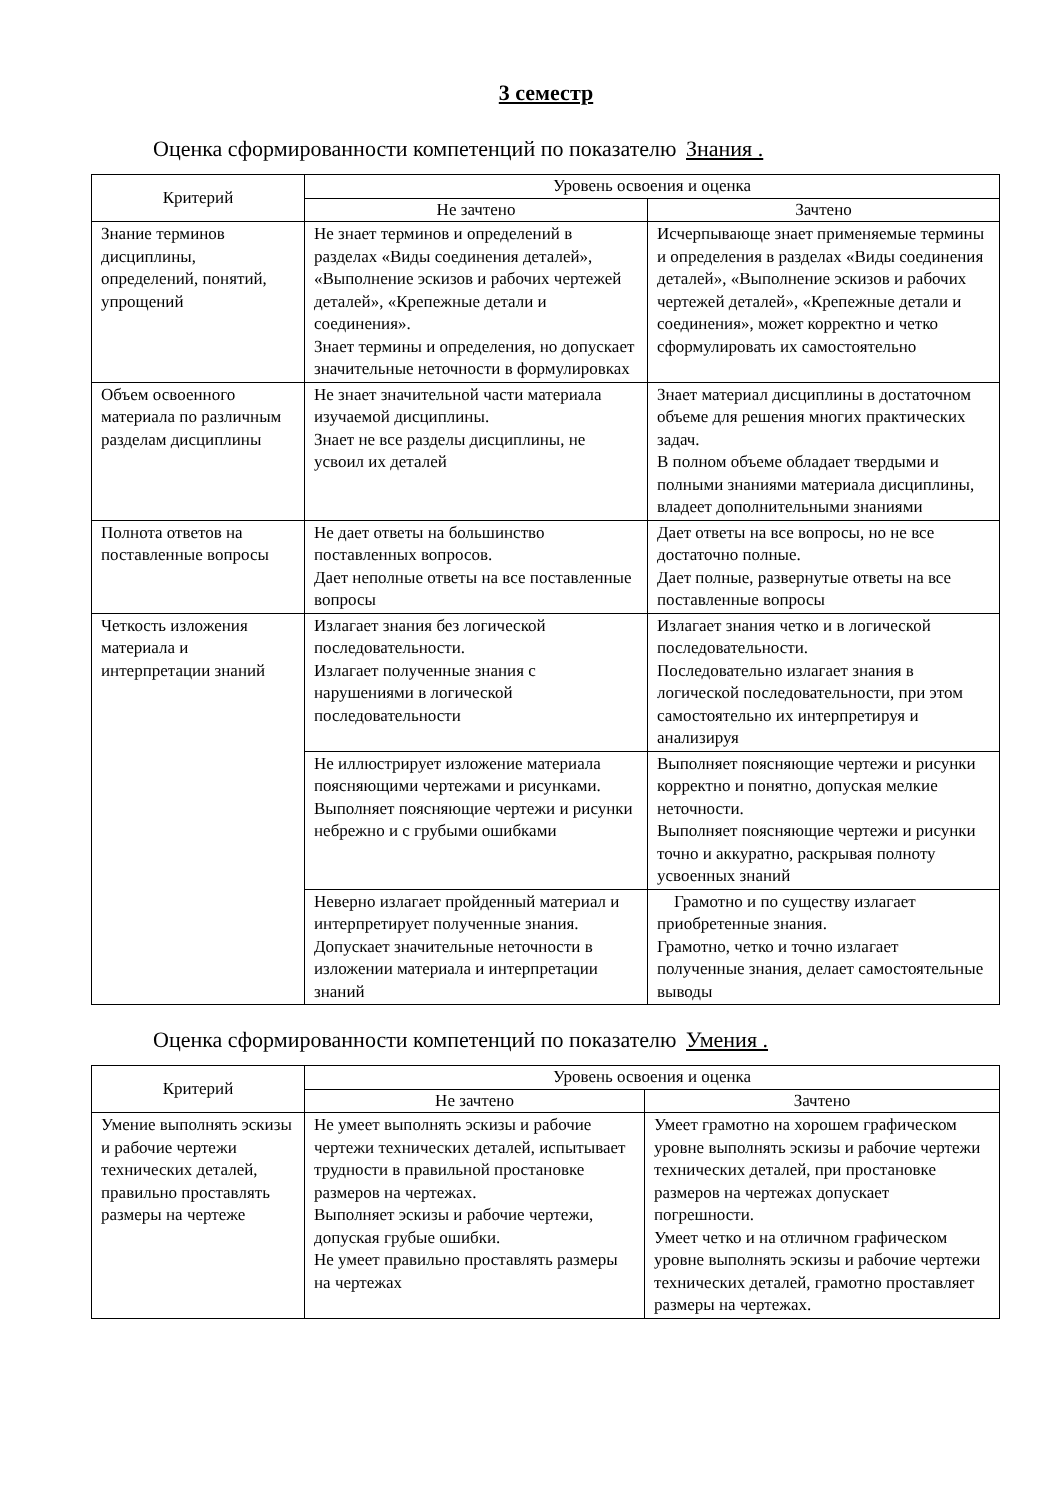3 семестр
Оценка сформированности компетенций по показателю Знания .
| Критерий | Уровень освоения и оценка | |
| --- | --- | --- |
| | Не зачтено | Зачтено |
| Знание терминов дисциплины, определений, понятий, упрощений | Не знает терминов и определений в разделах «Виды соединения деталей», «Выполнение эскизов и рабочих чертежей деталей», «Крепежные детали и соединения». Знает термины и определения, но допускает значительные неточности в формулировках | Исчерпывающе знает применяемые термины и определения в разделах «Виды соединения деталей», «Выполнение эскизов и рабочих чертежей деталей», «Крепежные детали и соединения», может корректно и четко сформулировать их самостоятельно |
| Объем освоенного материала по различным разделам дисциплины | Не знает значительной части материала изучаемой дисциплины. Знает не все разделы дисциплины, не усвоил их деталей | Знает материал дисциплины в достаточном объеме для решения многих практических задач. В полном объеме обладает твердыми и полными знаниями материала дисциплины, владеет дополнительными знаниями |
| Полнота ответов на поставленные вопросы | Не дает ответы на большинство поставленных вопросов. Дает неполные ответы на все поставленные вопросы | Дает ответы на все вопросы, но не все достаточно полные. Дает полные, развернутые ответы на все поставленные вопросы |
| Четкость изложения материала и интерпретации знаний | Излагает знания без логической последовательности. Излагает полученные знания с нарушениями в логической последовательности | Излагает знания четко и в логической последовательности. Последовательно излагает знания в логической последовательности, при этом самостоятельно их интерпретируя и анализируя |
| | Не иллюстрирует изложение материала поясняющими чертежами и рисунками. Выполняет поясняющие чертежи и рисунки небрежно и с грубыми ошибками | Выполняет поясняющие чертежи и рисунки корректно и понятно, допуская мелкие неточности. Выполняет поясняющие чертежи и рисунки точно и аккуратно, раскрывая полноту усвоенных знаний |
| | Неверно излагает пройденный материал и интерпретирует полученные знания. Допускает значительные неточности в изложении материала и интерпретации знаний | Грамотно и по существу излагает приобретенные знания. Грамотно, четко и точно излагает полученные знания, делает самостоятельные выводы |
Оценка сформированности компетенций по показателю Умения .
| Критерий | Уровень освоения и оценка | |
| --- | --- | --- |
| | Не зачтено | Зачтено |
| Умение выполнять эскизы и рабочие чертежи технических деталей, правильно проставлять размеры на чертеже | Не умеет выполнять эскизы и рабочие чертежи технических деталей, испытывает трудности в правильной простановке размеров на чертежах. Выполняет эскизы и рабочие чертежи, допуская грубые ошибки. Не умеет правильно проставлять размеры на чертежах | Умеет грамотно на хорошем графическом уровне выполнять эскизы и рабочие чертежи технических деталей, при простановке размеров на чертежах допускает погрешности. Умеет четко и на отличном графическом уровне выполнять эскизы и рабочие чертежи технических деталей, грамотно проставляет размеры на чертежах. |